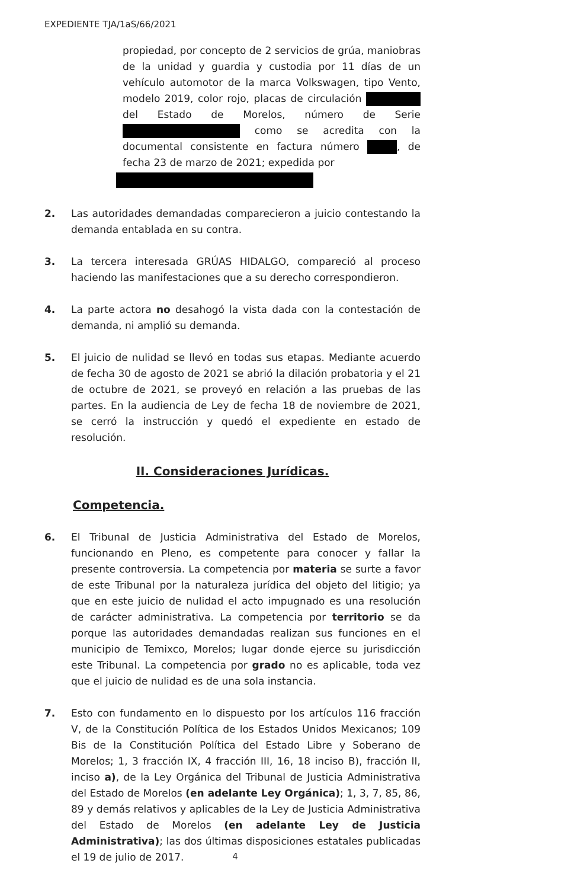EXPEDIENTE TJA/1aS/66/2021
propiedad, por concepto de 2 servicios de grúa, maniobras de la unidad y guardia y custodia por 11 días de un vehículo automotor de la marca Volkswagen, tipo Vento, modelo 2019, color rojo, placas de circulación del Estado de Morelos, número de Serie como se acredita con la documental consistente en factura número , de fecha 23 de marzo de 2021; expedida por
2. Las autoridades demandadas comparecieron a juicio contestando la demanda entablada en su contra.
3. La tercera interesada GRÚAS HIDALGO, compareció al proceso haciendo las manifestaciones que a su derecho correspondieron.
4. La parte actora no desahogó la vista dada con la contestación de demanda, ni amplió su demanda.
5. El juicio de nulidad se llevó en todas sus etapas. Mediante acuerdo de fecha 30 de agosto de 2021 se abrió la dilación probatoria y el 21 de octubre de 2021, se proveyó en relación a las pruebas de las partes. En la audiencia de Ley de fecha 18 de noviembre de 2021, se cerró la instrucción y quedó el expediente en estado de resolución.
II. Consideraciones Jurídicas.
Competencia.
6. El Tribunal de Justicia Administrativa del Estado de Morelos, funcionando en Pleno, es competente para conocer y fallar la presente controversia. La competencia por materia se surte a favor de este Tribunal por la naturaleza jurídica del objeto del litigio; ya que en este juicio de nulidad el acto impugnado es una resolución de carácter administrativa. La competencia por territorio se da porque las autoridades demandadas realizan sus funciones en el municipio de Temixco, Morelos; lugar donde ejerce su jurisdicción este Tribunal. La competencia por grado no es aplicable, toda vez que el juicio de nulidad es de una sola instancia.
7. Esto con fundamento en lo dispuesto por los artículos 116 fracción V, de la Constitución Política de los Estados Unidos Mexicanos; 109 Bis de la Constitución Política del Estado Libre y Soberano de Morelos; 1, 3 fracción IX, 4 fracción III, 16, 18 inciso B), fracción II, inciso a), de la Ley Orgánica del Tribunal de Justicia Administrativa del Estado de Morelos (en adelante Ley Orgánica); 1, 3, 7, 85, 86, 89 y demás relativos y aplicables de la Ley de Justicia Administrativa del Estado de Morelos (en adelante Ley de Justicia Administrativa); las dos últimas disposiciones estatales publicadas el 19 de julio de 2017.
4